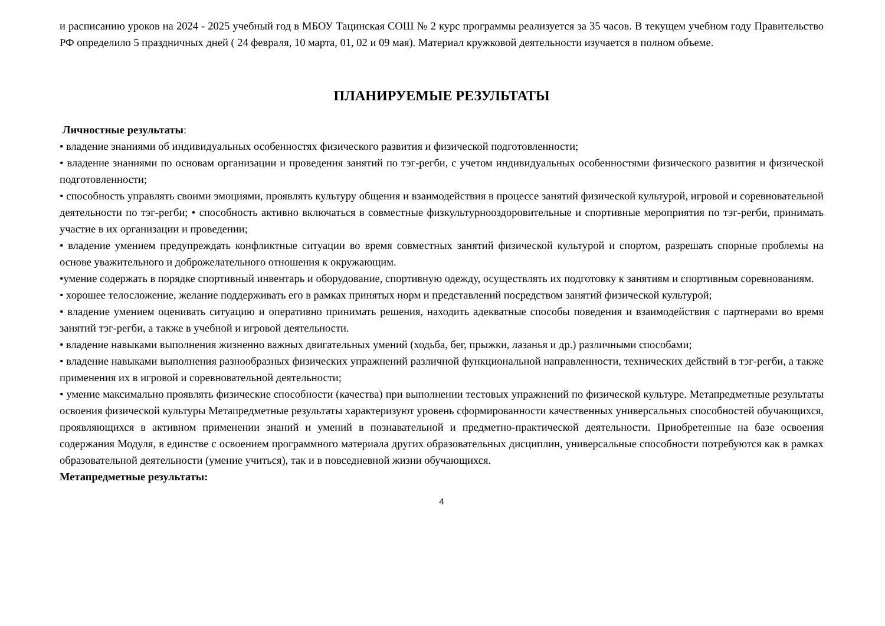и расписанию уроков на 2024 - 2025 учебный год в МБОУ Тацинская СОШ № 2 курс программы реализуется за 35 часов. В текущем учебном году Правительство РФ определило 5 праздничных дней ( 24 февраля, 10 марта, 01, 02 и 09 мая). Материал кружковой деятельности изучается в полном объеме.
ПЛАНИРУЕМЫЕ РЕЗУЛЬТАТЫ
Личностные результаты:
• владение знаниями об индивидуальных особенностях физического развития и физической подготовленности;
• владение знаниями по основам организации и проведения занятий по тэг-регби, с учетом индивидуальных особенностями физического развития и физической подготовленности;
• способность управлять своими эмоциями, проявлять культуру общения и взаимодействия в процессе занятий физической культурой, игровой и соревновательной деятельности по тэг-регби; • способность активно включаться в совместные физкультурнооздоровительные и спортивные мероприятия по тэг-регби, принимать участие в их организации и проведении;
• владение умением предупреждать конфликтные ситуации во время совместных занятий физической культурой и спортом, разрешать спорные проблемы на основе уважительного и доброжелательного отношения к окружающим.
•умение содержать в порядке спортивный инвентарь и оборудование, спортивную одежду, осуществлять их подготовку к занятиям и спортивным соревнованиям.
• хорошее телосложение, желание поддерживать его в рамках принятых норм и представлений посредством занятий физической культурой;
• владение умением оценивать ситуацию и оперативно принимать решения, находить адекватные способы поведения и взаимодействия с партнерами во время занятий тэг-регби, а также в учебной и игровой деятельности.
• владение навыками выполнения жизненно важных двигательных умений (ходьба, бег, прыжки, лазанья и др.) различными способами;
• владение навыками выполнения разнообразных физических упражнений различной функциональной направленности, технических действий в тэг-регби, а также применения их в игровой и соревновательной деятельности;
• умение максимально проявлять физические способности (качества) при выполнении тестовых упражнений по физической культуре. Метапредметные результаты освоения физической культуры Метапредметные результаты характеризуют уровень сформированности качественных универсальных способностей обучающихся, проявляющихся в активном применении знаний и умений в познавательной и предметно-практической деятельности. Приобретенные на базе освоения содержания Модуля, в единстве с освоением программного материала других образовательных дисциплин, универсальные способности потребуются как в рамках образовательной деятельности (умение учиться), так и в повседневной жизни обучающихся.
Метапредметные результаты:
4